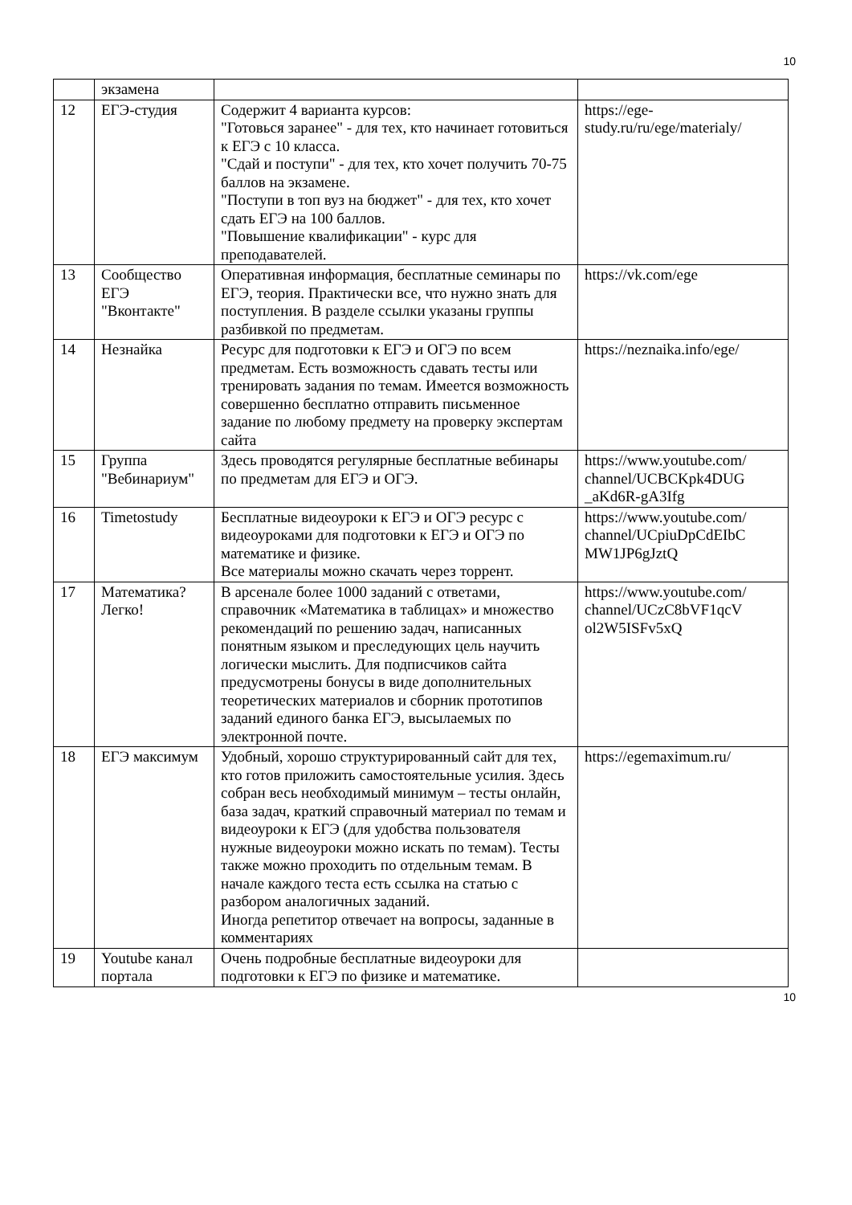10
| | экзамена | | |
| 12 | ЕГЭ-студия | Содержит 4 варианта курсов: "Готовься заранее" - для тех, кто начинает готовиться к ЕГЭ с 10 класса. "Сдай и поступи" - для тех, кто хочет получить 70-75 баллов на экзамене. "Поступи в топ вуз на бюджет" - для тех, кто хочет сдать ЕГЭ на 100 баллов. "Повышение квалификации" - курс для преподавателей. | https://ege-study.ru/ru/ege/materialy/ |
| 13 | Сообщество ЕГЭ "Вконтакте" | Оперативная информация, бесплатные семинары по ЕГЭ, теория. Практически все, что нужно знать для поступления. В разделе ссылки указаны группы разбивкой по предметам. | https://vk.com/ege |
| 14 | Незнайка | Ресурс для подготовки к ЕГЭ и ОГЭ по всем предметам. Есть возможность сдавать тесты или тренировать задания по темам. Имеется возможность совершенно бесплатно отправить письменное задание по любому предмету на проверку экспертам сайта | https://neznaika.info/ege/ |
| 15 | Группа "Вебинариум" | Здесь проводятся регулярные бесплатные вебинары по предметам для ЕГЭ и ОГЭ. | https://www.youtube.com/ channel/UCBCKpk4DUG _aKd6R-gA3Ifg |
| 16 | Timetostudy | Бесплатные видеоуроки к ЕГЭ и ОГЭ ресурс с видеоуроками для подготовки к ЕГЭ и ОГЭ по математике и физике. Все материалы можно скачать через торрент. | https://www.youtube.com/ channel/UCpiuDpCdEIbC MW1JP6gJztQ |
| 17 | Математика? Легко! | В арсенале более 1000 заданий с ответами, справочник «Математика в таблицах» и множество рекомендаций по решению задач, написанных понятным языком и преследующих цель научить логически мыслить. Для подписчиков сайта предусмотрены бонусы в виде дополнительных теоретических материалов и сборник прототипов заданий единого банка ЕГЭ, высылаемых по электронной почте. | https://www.youtube.com/ channel/UCzC8bVF1qcV ol2W5ISFv5xQ |
| 18 | ЕГЭ максимум | Удобный, хорошо структурированный сайт для тех, кто готов приложить самостоятельные усилия. Здесь собран весь необходимый минимум – тесты онлайн, база задач, краткий справочный материал по темам и видеоуроки к ЕГЭ (для удобства пользователя нужные видеоуроки можно искать по темам). Тесты также можно проходить по отдельным темам. В начале каждого теста есть ссылка на статью с разбором аналогичных заданий. Иногда репетитор отвечает на вопросы, заданные в комментариях | https://egemaximum.ru/ |
| 19 | Youtube канал портала | Очень подробные бесплатные видеоуроки для подготовки к ЕГЭ по физике и математике. | |
10